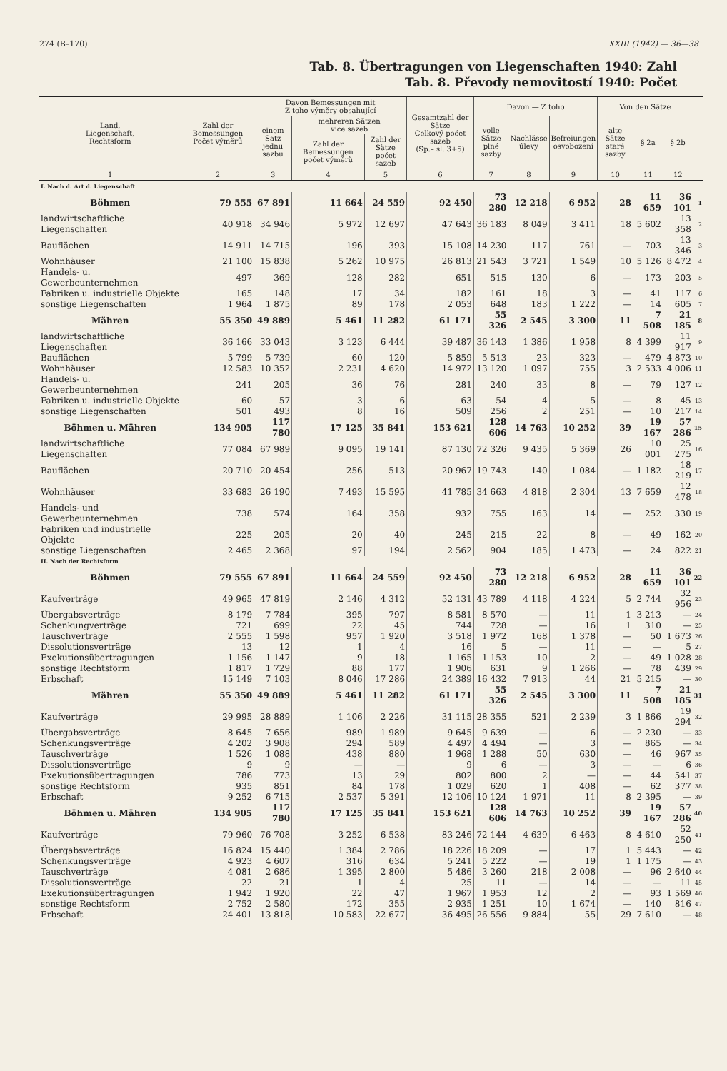274 (B–170) XXIII (1942) — 36—38
Tab. 8. Übertragungen von Liegenschaften 1940: Zahl
Tab. 8. Převody nemovitostí 1940: Počet
| Land, Liegenschaft, Rechtsform | Zahl der Bemessungen Počet výměrů | Davon Bemessungen mit Z toho výměry obsahující | | | Gesamtzahl der Sätze Celkový počet sazeb (Sp.– sl. 3+5) | Davon — Z toho | | | Von den Sätze | | | |
| --- | --- | --- | --- | --- | --- | --- | --- | --- | --- | --- | --- | --- |
| | | einem Satz jednu sazbu | mehreren Sätzen více sazeb | | | volle Sätze plné sazby | Nachlässe úlevy | Befreiungen osvobození | alte Sätze staré sazby | § 2a | § 2b | |
| | | | Zahl der Bemessungen počet výměrů | Zahl der Sätze počet sazeb | | | | | | | | |
| 1 | 2 | 3 | 4 | 5 | 6 | 7 | 8 | 9 | 10 | 11 | 12 | |
| I. Nach d. Art d. Liegenschaft | | | | | | | | | | | | |
| Böhmen | 79 555 | 67 891 | 11 664 | 24 559 | 92 450 | 73 280 | 12 218 | 6 952 | 28 | 11 659 | 36 101 | 1 |
| landwirtschaftliche Liegenschaften | 40 918 | 34 946 | 5 972 | 12 697 | 47 643 | 36 183 | 8 049 | 3 411 | 18 | 5 602 | 13 358 | 2 |
| Bauflächen | 14 911 | 14 715 | 196 | 393 | 15 108 | 14 230 | 117 | 761 | — | 703 | 13 346 | 3 |
| Wohnhäuser | 21 100 | 15 838 | 5 262 | 10 975 | 26 813 | 21 543 | 3 721 | 1 549 | 10 | 5 126 | 8 472 | 4 |
| Handels- u. Gewerbeunternehmen | 497 | 369 | 128 | 282 | 651 | 515 | 130 | 6 | — | 173 | 203 | 5 |
| Fabriken u. industrielle Objekte | 165 | 148 | 17 | 34 | 182 | 161 | 18 | 3 | — | 41 | 117 | 6 |
| sonstige Liegenschaften | 1 964 | 1 875 | 89 | 178 | 2 053 | 648 | 183 | 1 222 | — | 14 | 605 | 7 |
| Mähren | 55 350 | 49 889 | 5 461 | 11 282 | 61 171 | 55 326 | 2 545 | 3 300 | 11 | 7 508 | 21 185 | 8 |
| landwirtschaftliche Liegenschaften | 36 166 | 33 043 | 3 123 | 6 444 | 39 487 | 36 143 | 1 386 | 1 958 | 8 | 4 399 | 11 917 | 9 |
| Bauflächen | 5 799 | 5 739 | 60 | 120 | 5 859 | 5 513 | 23 | 323 | — | 479 | 4 873 | 10 |
| Wohnhäuser | 12 583 | 10 352 | 2 231 | 4 620 | 14 972 | 13 120 | 1 097 | 755 | 3 | 2 533 | 4 006 | 11 |
| Handels- u. Gewerbeunternehmen | 241 | 205 | 36 | 76 | 281 | 240 | 33 | 8 | — | 79 | 127 | 12 |
| Fabriken u. industrielle Objekte | 60 | 57 | 3 | 6 | 63 | 54 | 4 | 5 | — | 8 | 45 | 13 |
| sonstige Liegenschaften | 501 | 493 | 8 | 16 | 509 | 256 | 2 | 251 | — | 10 | 217 | 14 |
| Böhmen u. Mähren | 134 905 | 117 780 | 17 125 | 35 841 | 153 621 | 128 606 | 14 763 | 10 252 | 39 | 19 167 | 57 286 | 15 |
| landwirtschaftliche Liegenschaften | 77 084 | 67 989 | 9 095 | 19 141 | 87 130 | 72 326 | 9 435 | 5 369 | 26 | 10 001 | 25 275 | 16 |
| Bauflächen | 20 710 | 20 454 | 256 | 513 | 20 967 | 19 743 | 140 | 1 084 | — | 1 182 | 18 219 | 17 |
| Wohnhäuser | 33 683 | 26 190 | 7 493 | 15 595 | 41 785 | 34 663 | 4 818 | 2 304 | 13 | 7 659 | 12 478 | 18 |
| Handels- und Gewerbeunternehmen | 738 | 574 | 164 | 358 | 932 | 755 | 163 | 14 | — | 252 | 330 | 19 |
| Fabriken und industrielle Objekte | 225 | 205 | 20 | 40 | 245 | 215 | 22 | 8 | — | 49 | 162 | 20 |
| sonstige Liegenschaften | 2 465 | 2 368 | 97 | 194 | 2 562 | 904 | 185 | 1 473 | — | 24 | 822 | 21 |
| II. Nach der Rechtsform | | | | | | | | | | | | |
| Böhmen | 79 555 | 67 891 | 11 664 | 24 559 | 92 450 | 73 280 | 12 218 | 6 952 | 28 | 11 659 | 36 101 | 22 |
| Kaufverträge | 49 965 | 47 819 | 2 146 | 4 312 | 52 131 | 43 789 | 4 118 | 4 224 | 5 | 2 744 | 32 956 | 23 |
| Übergabsverträge | 8 179 | 7 784 | 395 | 797 | 8 581 | 8 570 | — | 11 | 1 | 3 213 | — | 24 |
| Schenkungverträge | 721 | 699 | 22 | 45 | 744 | 728 | — | 16 | 1 | 310 | — | 25 |
| Tauschverträge | 2 555 | 1 598 | 957 | 1 920 | 3 518 | 1 972 | 168 | 1 378 | — | 50 | 1 673 | 26 |
| Dissolutionsverträge | 13 | 12 | 1 | 4 | 16 | 5 | — | 11 | — | — | 5 | 27 |
| Exekutionsübertragungen | 1 156 | 1 147 | 9 | 18 | 1 165 | 1 153 | 10 | 2 | — | 49 | 1 028 | 28 |
| sonstige Rechtsform | 1 817 | 1 729 | 88 | 177 | 1 906 | 631 | 9 | 1 266 | — | 78 | 439 | 29 |
| Erbschaft | 15 149 | 7 103 | 8 046 | 17 286 | 24 389 | 16 432 | 7 913 | 44 | 21 | 5 215 | — | 30 |
| Mähren | 55 350 | 49 889 | 5 461 | 11 282 | 61 171 | 55 326 | 2 545 | 3 300 | 11 | 7 508 | 21 185 | 31 |
| Kaufverträge | 29 995 | 28 889 | 1 106 | 2 226 | 31 115 | 28 355 | 521 | 2 239 | 3 | 1 866 | 19 294 | 32 |
| Übergabsverträge | 8 645 | 7 656 | 989 | 1 989 | 9 645 | 9 639 | — | 6 | — | 2 230 | — | 33 |
| Schenkungsverträge | 4 202 | 3 908 | 294 | 589 | 4 497 | 4 494 | — | 3 | — | 865 | — | 34 |
| Tauschverträge | 1 526 | 1 088 | 438 | 880 | 1 968 | 1 288 | 50 | 630 | — | 46 | 967 | 35 |
| Dissolutionsverträge | 9 | 9 | — | — | 9 | 6 | — | 3 | — | — | 6 | 36 |
| Exekutionsübertragungen | 786 | 773 | 13 | 29 | 802 | 800 | 2 | — | — | 44 | 541 | 37 |
| sonstige Rechtsform | 935 | 851 | 84 | 178 | 1 029 | 620 | 1 | 408 | — | 62 | 377 | 38 |
| Erbschaft | 9 252 | 6 715 | 2 537 | 5 391 | 12 106 | 10 124 | 1 971 | 11 | 8 | 2 395 | — | 39 |
| Böhmen u. Mähren | 134 905 | 117 780 | 17 125 | 35 841 | 153 621 | 128 606 | 14 763 | 10 252 | 39 | 19 167 | 57 286 | 40 |
| Kaufverträge | 79 960 | 76 708 | 3 252 | 6 538 | 83 246 | 72 144 | 4 639 | 6 463 | 8 | 4 610 | 52 250 | 41 |
| Übergabsverträge | 16 824 | 15 440 | 1 384 | 2 786 | 18 226 | 18 209 | — | 17 | 1 | 5 443 | — | 42 |
| Schenkungsverträge | 4 923 | 4 607 | 316 | 634 | 5 241 | 5 222 | — | 19 | 1 | 1 175 | — | 43 |
| Tauschverträge | 4 081 | 2 686 | 1 395 | 2 800 | 5 486 | 3 260 | 218 | 2 008 | — | 96 | 2 640 | 44 |
| Dissolutionsverträge | 22 | 21 | 1 | 4 | 25 | 11 | — | 14 | — | — | 11 | 45 |
| Exekutionsübertragungen | 1 942 | 1 920 | 22 | 47 | 1 967 | 1 953 | 12 | 2 | — | 93 | 1 569 | 46 |
| sonstige Rechtsform | 2 752 | 2 580 | 172 | 355 | 2 935 | 1 251 | 10 | 1 674 | — | 140 | 816 | 47 |
| Erbschaft | 24 401 | 13 818 | 10 583 | 22 677 | 36 495 | 26 556 | 9 884 | 55 | 29 | 7 610 | — | 48 |